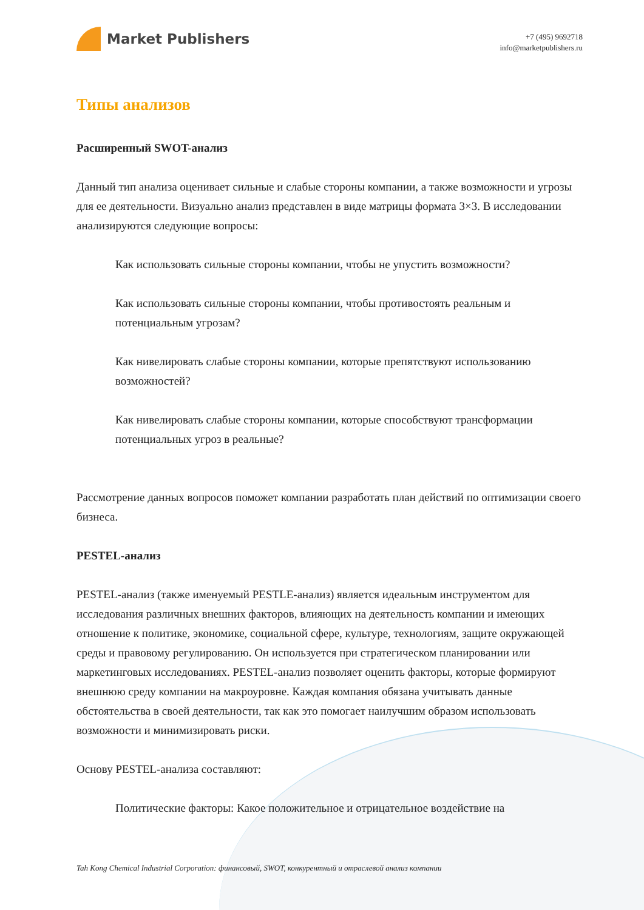Market Publishers
+7 (495) 9692718
info@marketpublishers.ru
Типы анализов
Расширенный SWOT-анализ
Данный тип анализа оценивает сильные и слабые стороны компании, а также возможности и угрозы для ее деятельности. Визуально анализ представлен в виде матрицы формата 3×3. В исследовании анализируются следующие вопросы:
Как использовать сильные стороны компании, чтобы не упустить возможности?
Как использовать сильные стороны компании, чтобы противостоять реальным и потенциальным угрозам?
Как нивелировать слабые стороны компании, которые препятствуют использованию возможностей?
Как нивелировать слабые стороны компании, которые способствуют трансформации потенциальных угроз в реальные?
Рассмотрение данных вопросов поможет компании разработать план действий по оптимизации своего бизнеса.
PESTEL-анализ
PESTEL-анализ (также именуемый PESTLE-анализ) является идеальным инструментом для исследования различных внешних факторов, влияющих на деятельность компании и имеющих отношение к политике, экономике, социальной сфере, культуре, технологиям, защите окружающей среды и правовому регулированию. Он используется при стратегическом планировании или маркетинговых исследованиях. PESTEL-анализ позволяет оценить факторы, которые формируют внешнюю среду компании на макроуровне. Каждая компания обязана учитывать данные обстоятельства в своей деятельности, так как это помогает наилучшим образом использовать возможности и минимизировать риски.
Основу PESTEL-анализа составляют:
Политические факторы: Какое положительное и отрицательное воздействие на
Tah Kong Chemical Industrial Corporation: финансовый, SWOT, конкурентный и отраслевой анализ компании